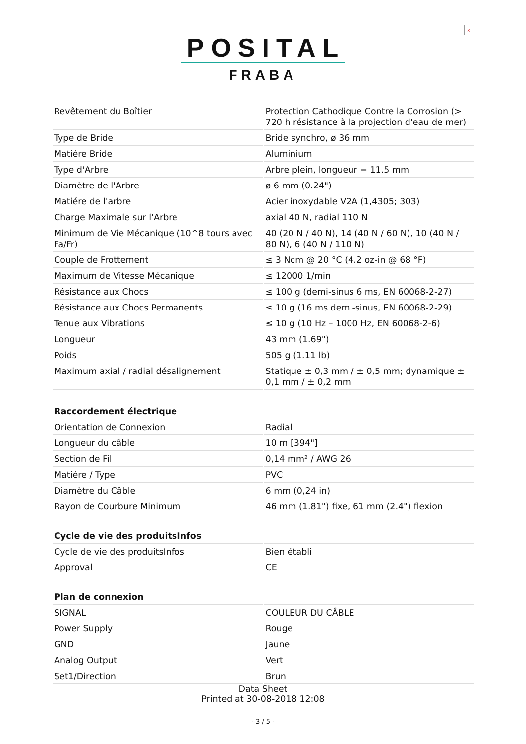×
POSITAL
FRABA
| Revêtement du Boîtier | Protection Cathodique Contre la Corrosion (> 720 h résistance à la projection d'eau de mer) |
| Type de Bride | Bride synchro, ø 36 mm |
| Matiére Bride | Aluminium |
| Type d'Arbre | Arbre plein, longueur = 11.5 mm |
| Diamètre de l'Arbre | ø 6 mm (0.24") |
| Matiére de l'arbre | Acier inoxydable V2A (1,4305; 303) |
| Charge Maximale sur l'Arbre | axial 40 N, radial 110 N |
| Minimum de Vie Mécanique (10^8 tours avec Fa/Fr) | 40 (20 N / 40 N), 14 (40 N / 60 N), 10 (40 N / 80 N), 6 (40 N / 110 N) |
| Couple de Frottement | ≤ 3 Ncm @ 20 °C (4.2 oz-in @ 68 °F) |
| Maximum de Vitesse Mécanique | ≤ 12000 1/min |
| Résistance aux Chocs | ≤ 100 g (demi-sinus 6 ms, EN 60068-2-27) |
| Résistance aux Chocs Permanents | ≤ 10 g (16 ms demi-sinus, EN 60068-2-29) |
| Tenue aux Vibrations | ≤ 10 g (10 Hz – 1000 Hz, EN 60068-2-6) |
| Longueur | 43 mm (1.69") |
| Poids | 505 g (1.11 lb) |
| Maximum axial / radial désalignement | Statique ± 0,3 mm / ± 0,5 mm; dynamique ± 0,1 mm / ± 0,2 mm |
| Raccordement électrique | |
| Orientation de Connexion | Radial |
| Longueur du câble | 10 m [394"] |
| Section de Fil | 0,14 mm² / AWG 26 |
| Matiére / Type | PVC |
| Diamètre du Câble | 6 mm (0,24 in) |
| Rayon de Courbure Minimum | 46 mm (1.81") fixe, 61 mm (2.4") flexion |
| Cycle de vie des produitsInfos | |
| Cycle de vie des produitsInfos | Bien établi |
| Approval | CE |
| Plan de connexion | |
| SIGNAL | COULEUR DU CÂBLE |
| Power Supply | Rouge |
| GND | Jaune |
| Analog Output | Vert |
| Set1/Direction | Brun |
Data Sheet
Printed at 30-08-2018 12:08
- 3 / 5 -